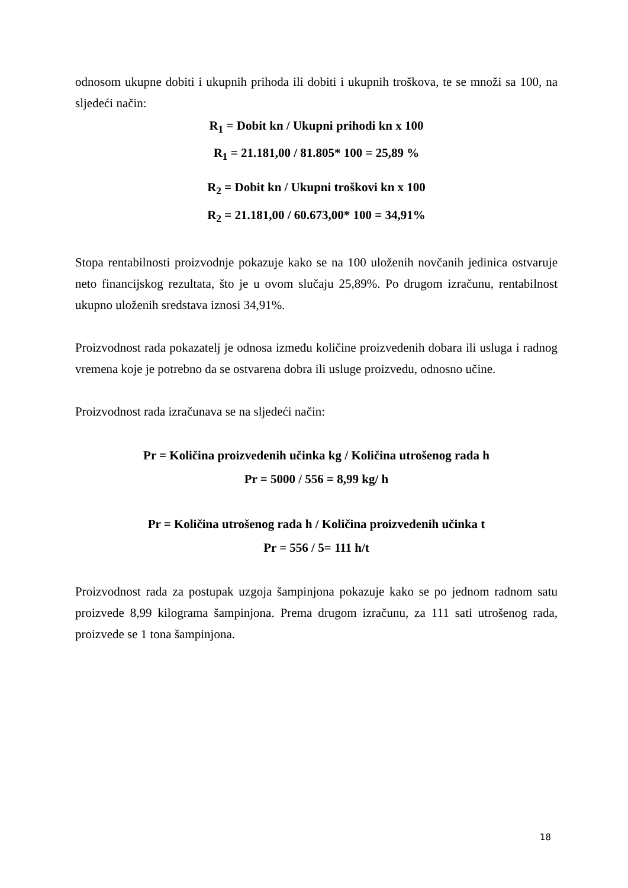odnosom ukupne dobiti i ukupnih prihoda ili dobiti i ukupnih troškova, te se množi sa 100, na sljedeći način:
R<sub>1</sub> = Dobit kn / Ukupni prihodi kn x 100
R<sub>1</sub> = 21.181,00 / 81.805* 100 = 25,89 %
R<sub>2</sub> = Dobit kn / Ukupni troškovi kn x 100
R<sub>2</sub> = 21.181,00 / 60.673,00* 100 = 34,91%
Stopa rentabilnosti proizvodnje pokazuje kako se na 100 uloženih novčanih jedinica ostvaruje neto financijskog rezultata, što je u ovom slučaju 25,89%. Po drugom izračunu, rentabilnost ukupno uloženih sredstava iznosi 34,91%.
Proizvodnost rada pokazatelj je odnosa između količine proizvedenih dobara ili usluga i radnog vremena koje je potrebno da se ostvarena dobra ili usluge proizvedu, odnosno učine.
Proizvodnost rada izračunava se na sljedeći način:
Pr = Količina proizvedenih učinka kg / Količina utrošenog rada h
Pr = 5000 / 556 = 8,99 kg/ h
Pr = Količina utrošenog rada h / Količina proizvedenih učinka t
Pr = 556 / 5= 111 h/t
Proizvodnost rada za postupak uzgoja šampinjona pokazuje kako se po jednom radnom satu proizvede 8,99 kilograma šampinjona. Prema drugom izračunu, za 111 sati utrošenog rada, proizvede se 1 tona šampinjona.
18